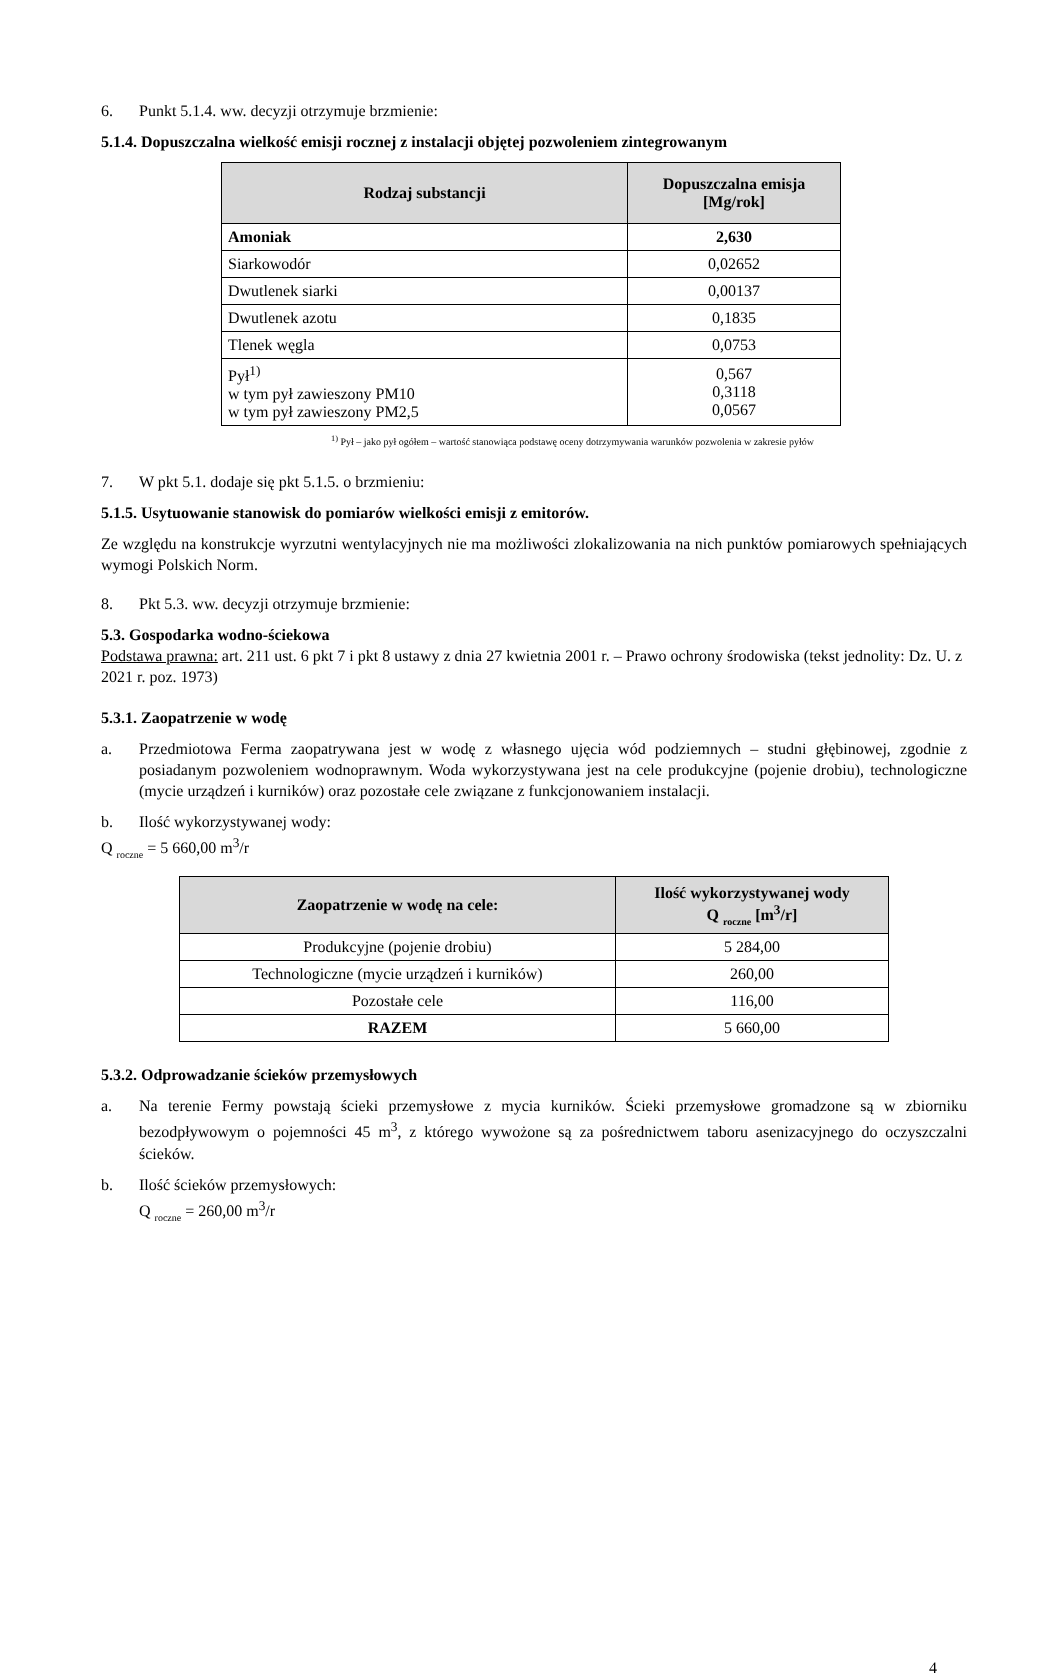6. Punkt 5.1.4. ww. decyzji otrzymuje brzmienie:
5.1.4. Dopuszczalna wielkość emisji rocznej z instalacji objętej pozwoleniem zintegrowanym
| Rodzaj substancji | Dopuszczalna emisja [Mg/rok] |
| --- | --- |
| Amoniak | 2,630 |
| Siarkowodór | 0,02652 |
| Dwutlenek siarki | 0,00137 |
| Dwutlenek azotu | 0,1835 |
| Tlenek węgla | 0,0753 |
| Pył<sup>1)</sup> w tym pył zawieszony PM10 w tym pył zawieszony PM2,5 | 0,567 0,3118 0,0567 |
<sup>1)</sup> Pył – jako pył ogółem – wartość stanowiąca podstawę oceny dotrzymywania warunków pozwolenia w zakresie pyłów
7. W pkt 5.1. dodaje się pkt 5.1.5. o brzmieniu:
5.1.5. Usytuowanie stanowisk do pomiarów wielkości emisji z emitorów.
Ze względu na konstrukcje wyrzutni wentylacyjnych nie ma możliwości zlokalizowania na nich punktów pomiarowych spełniających wymogi Polskich Norm.
8. Pkt 5.3. ww. decyzji otrzymuje brzmienie:
5.3. Gospodarka wodno-ściekowa
Podstawa prawna: art. 211 ust. 6 pkt 7 i pkt 8 ustawy z dnia 27 kwietnia 2001 r. – Prawo ochrony środowiska (tekst jednolity: Dz. U. z 2021 r. poz. 1973)
5.3.1. Zaopatrzenie w wodę
a. Przedmiotowa Ferma zaopatrywana jest w wodę z własnego ujęcia wód podziemnych – studni głębinowej, zgodnie z posiadanym pozwoleniem wodnoprawnym. Woda wykorzystywana jest na cele produkcyjne (pojenie drobiu), technologiczne (mycie urządzeń i kurników) oraz pozostałe cele związane z funkcjonowaniem instalacji.
b. Ilość wykorzystywanej wody:
Q <sub>roczne</sub> = 5 660,00 m<sup>3</sup>/r
| Zaopatrzenie w wodę na cele: | Ilość wykorzystywanej wody Q <sub>roczne</sub> [m<sup>3</sup>/r] |
| --- | --- |
| Produkcyjne (pojenie drobiu) | 5 284,00 |
| Technologiczne (mycie urządzeń i kurników) | 260,00 |
| Pozostałe cele | 116,00 |
| RAZEM | 5 660,00 |
5.3.2. Odprowadzanie ścieków przemysłowych
a. Na terenie Fermy powstają ścieki przemysłowe z mycia kurników. Ścieki przemysłowe gromadzone są w zbiorniku bezodpływowym o pojemności 45 m<sup>3</sup>, z którego wywożone są za pośrednictwem taboru asenizacyjnego do oczyszczalni ścieków.
b. Ilość ścieków przemysłowych:
Q <sub>roczne</sub> = 260,00 m<sup>3</sup>/r
4